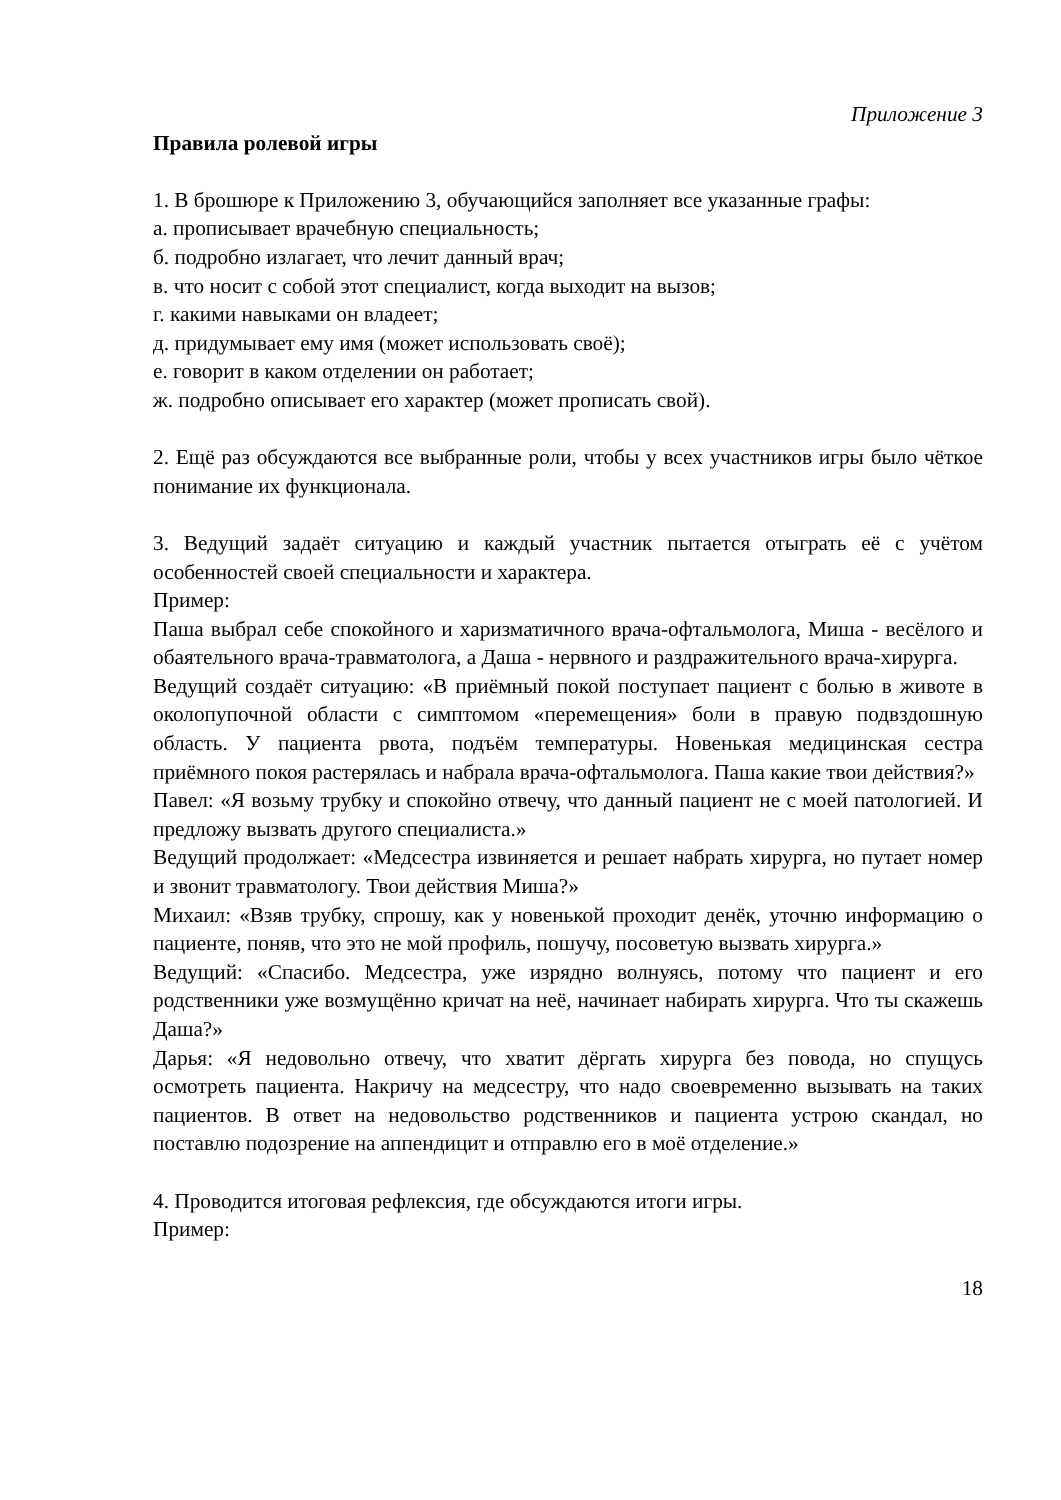Приложение 3
Правила ролевой игры
1. В брошюре к Приложению 3, обучающийся заполняет все указанные графы:
а. прописывает врачебную специальность;
б. подробно излагает, что лечит данный врач;
в. что носит с собой этот специалист, когда выходит на вызов;
г. какими навыками он владеет;
д. придумывает ему имя (может использовать своё);
е. говорит в каком отделении он работает;
ж. подробно описывает его характер (может прописать свой).
2. Ещё раз обсуждаются все выбранные роли, чтобы у всех участников игры было чёткое понимание их функционала.
3. Ведущий задаёт ситуацию и каждый участник пытается отыграть её с учётом особенностей своей специальности и характера.
Пример:
Паша выбрал себе спокойного и харизматичного врача-офтальмолога, Миша - весёлого и обаятельного врача-травматолога, а Даша - нервного и раздражительного врача-хирурга.
Ведущий создаёт ситуацию: «В приёмный покой поступает пациент с болью в животе в околопупочной области с симптомом «перемещения» боли в правую подвздошную область. У пациента рвота, подъём температуры. Новенькая медицинская сестра приёмного покоя растерялась и набрала врача-офтальмолога. Паша какие твои действия?»
Павел: «Я возьму трубку и спокойно отвечу, что данный пациент не с моей патологией. И предложу вызвать другого специалиста.»
Ведущий продолжает: «Медсестра извиняется и решает набрать хирурга, но путает номер и звонит травматологу. Твои действия Миша?»
Михаил: «Взяв трубку, спрошу, как у новенькой проходит денёк, уточню информацию о пациенте, поняв, что это не мой профиль, пошучу, посоветую вызвать хирурга.»
Ведущий: «Спасибо. Медсестра, уже изрядно волнуясь, потому что пациент и его родственники уже возмущённо кричат на неё, начинает набирать хирурга. Что ты скажешь Даша?»
Дарья: «Я недовольно отвечу, что хватит дёргать хирурга без повода, но спущусь осмотреть пациента. Накричу на медсестру, что надо своевременно вызывать на таких пациентов. В ответ на недовольство родственников и пациента устрою скандал, но поставлю подозрение на аппендицит и отправлю его в моё отделение.»
4. Проводится итоговая рефлексия, где обсуждаются итоги игры.
Пример:
18